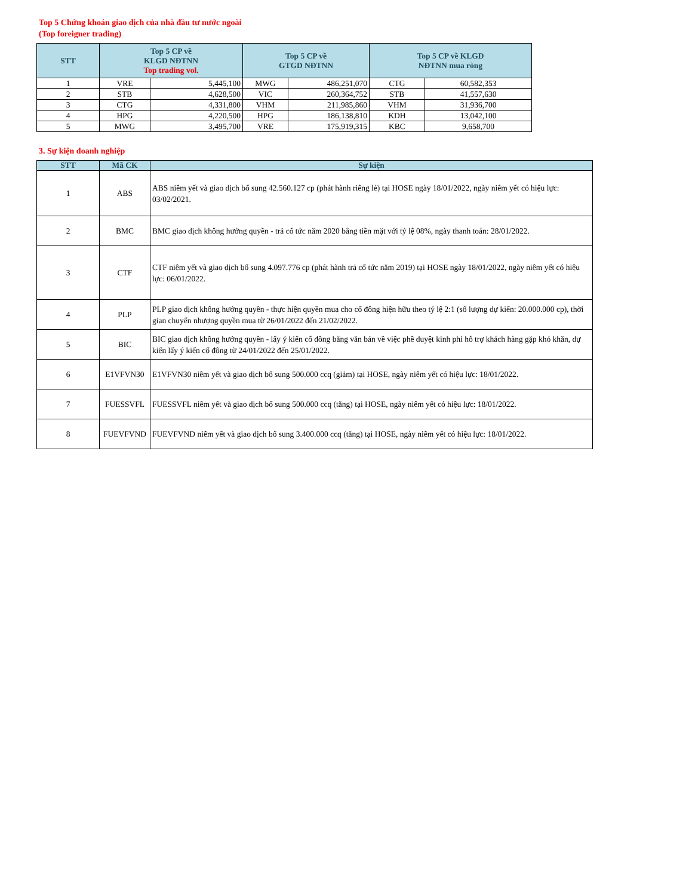Top 5 Chứng khoán giao dịch của nhà đầu tư nước ngoài
(Top foreigner trading)
| STT | Top 5 CP về KLGD NĐTNN Top trading vol. | | Top 5 CP về GTGD NĐTNN | | Top 5 CP về KLGD NĐTNN mua ròng | |
| --- | --- | --- | --- | --- | --- | --- |
| 1 | VRE | 5,445,100 | MWG | 486,251,070 | CTG | 60,582,353 |
| 2 | STB | 4,628,500 | VIC | 260,364,752 | STB | 41,557,630 |
| 3 | CTG | 4,331,800 | VHM | 211,985,860 | VHM | 31,936,700 |
| 4 | HPG | 4,220,500 | HPG | 186,138,810 | KDH | 13,042,100 |
| 5 | MWG | 3,495,700 | VRE | 175,919,315 | KBC | 9,658,700 |
3. Sự kiện doanh nghiệp
| STT | Mã CK | Sự kiện |
| --- | --- | --- |
| 1 | ABS | ABS niêm yết và giao dịch bổ sung 42.560.127 cp (phát hành riêng lẻ) tại HOSE ngày 18/01/2022, ngày niêm yết có hiệu lực: 03/02/2021. |
| 2 | BMC | BMC giao dịch không hưởng quyền - trả cổ tức năm 2020 bằng tiền mặt với tỷ lệ 08%, ngày thanh toán: 28/01/2022. |
| 3 | CTF | CTF niêm yết và giao dịch bổ sung 4.097.776 cp (phát hành trả cổ tức năm 2019) tại HOSE ngày 18/01/2022, ngày niêm yết có hiệu lực: 06/01/2022. |
| 4 | PLP | PLP giao dịch không hưởng quyền - thực hiện quyền mua cho cổ đông hiện hữu theo tỷ lệ 2:1 (số lượng dự kiến: 20.000.000 cp), thời gian chuyển nhượng quyền mua từ 26/01/2022 đến 21/02/2022. |
| 5 | BIC | BIC giao dịch không hưởng quyền - lấy ý kiến cổ đông bằng văn bản về việc phê duyệt kinh phí hỗ trợ khách hàng gặp khó khăn, dự kiến lấy ý kiến cổ đông từ 24/01/2022 đến 25/01/2022. |
| 6 | E1VFVN30 | E1VFVN30 niêm yết và giao dịch bổ sung 500.000 ccq (giảm) tại HOSE, ngày niêm yết có hiệu lực: 18/01/2022. |
| 7 | FUESSVFL | FUESSVFL niêm yết và giao dịch bổ sung 500.000 ccq (tăng) tại HOSE, ngày niêm yết có hiệu lực: 18/01/2022. |
| 8 | FUEVFVND | FUEVFVND niêm yết và giao dịch bổ sung 3.400.000 ccq (tăng) tại HOSE, ngày niêm yết có hiệu lực: 18/01/2022. |